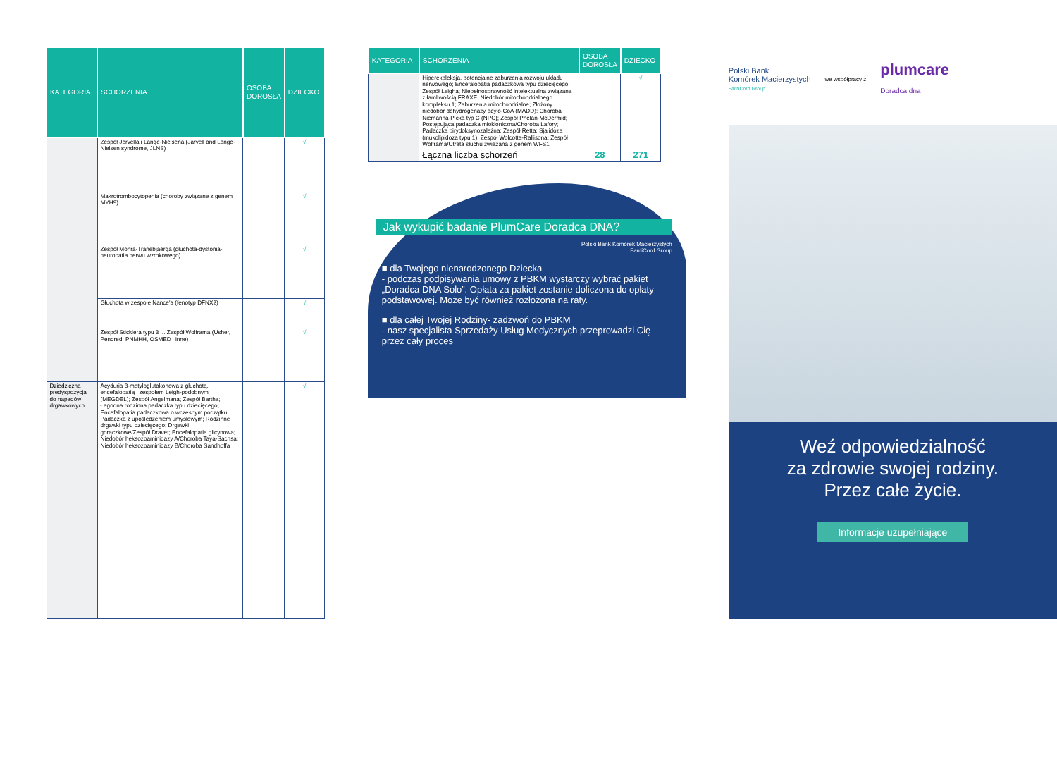| KATEGORIA | SCHORZENIA | OSOBA DOROSŁA | DZIECKO |
| --- | --- | --- | --- |
| | Zespół Jervella i Lange-Nielsena (Jarvell and Lange-Nielsen syndrome, JLNS) | | √ |
| | Makrotrombocytopenia (choroby związane z genem MYH9) | | √ |
| | Zespół Mohra-Tranebjaerga (głuchota-dystonia-neuropatia nerwu wzrokowego) | | √ |
| | Głuchota w zespole Nance'a (fenotyp DFNX2) | | √ |
| | Zespół Sticklera typu 3 ... Zespół Wolframa (Usher, Pendred, PNMHH, OSMED i inne) | | √ |
| Dziedziczna predyspozycja do napadów drgawkowych | Acyduria 3-metyloglutakonowa z głuchotą, encefalopatią i zespołem Leigh-podobnym (MEGDEL); Zespół Angelmana; Zespół Bartha; Łagodna rodzinna padaczka typu dziecięcego; Encefalopatia padaczkowa o wczesnym początku; Padaczka z upośledzeniem umysłowym; Rodzinne drgawki typu dziecięcego; Drgawki gorączkowe/Zespół Dravet; Encefalopatia glicynowa; Niedobór heksozoaminidazy A/Choroba Taya-Sachsa; Niedobór heksozoaminidazy B/Choroba Sandhoffa | | √ |
| KATEGORIA | SCHORZENIA | OSOBA DOROSŁA | DZIECKO |
| --- | --- | --- | --- |
| | Hiperekpleksja, potencjalne zaburzenia rozwoju układu nerwowego; Encefalopatia padaczkowa typu dziecięcego; Zespół Leigha; Niepełnosprawność intelektualna związana z łamliwością FRAXE; Niedobór mitochondrialnego kompleksu 1; Zaburzenia mitochondrialne; Złożony niedobór dehydrogenazy acylo-CoA (MADD); Choroba Niemanna-Picka typ C (NPC); Zespół Phelan-McDermid; Postępująca padaczka miokloniczna/Choroba Lafory; Padaczka pirydoksynozależna; Zespół Retta; Sjalidoza (mukolipidoza typu 1); Zespół Wolcotta-Rallisona; Zespół Wolframa/Utrata słuchu związana z genem WFS1 | | √ |
| | Łączna liczba schorzeń | 28 | 271 |
Jak wykupić badanie PlumCare Doradca DNA?
Polski Bank Komórek Macierzystych
FamiCord Group
■ dla Twojego nienarodzonego Dziecka
- podczas podpisywania umowy z PBKM wystarczy wybrać pakiet „Doradca DNA Solo”. Opłata za pakiet zostanie doliczona do opłaty podstawowej. Może być również rozłożona na raty.
■ dla całej Twojej Rodziny- zadzwoń do PBKM
- nasz specjalista Sprzedaży Usług Medycznych przeprowadzi Cię przez cały proces
Polski Bank
Komórek Macierzystych
FamiCord Group
we współpracy z
plumcare
Doradca dna
Weź odpowiedzialność
za zdrowie swojej rodziny.
Przez całe życie.
Informacje uzupełniające